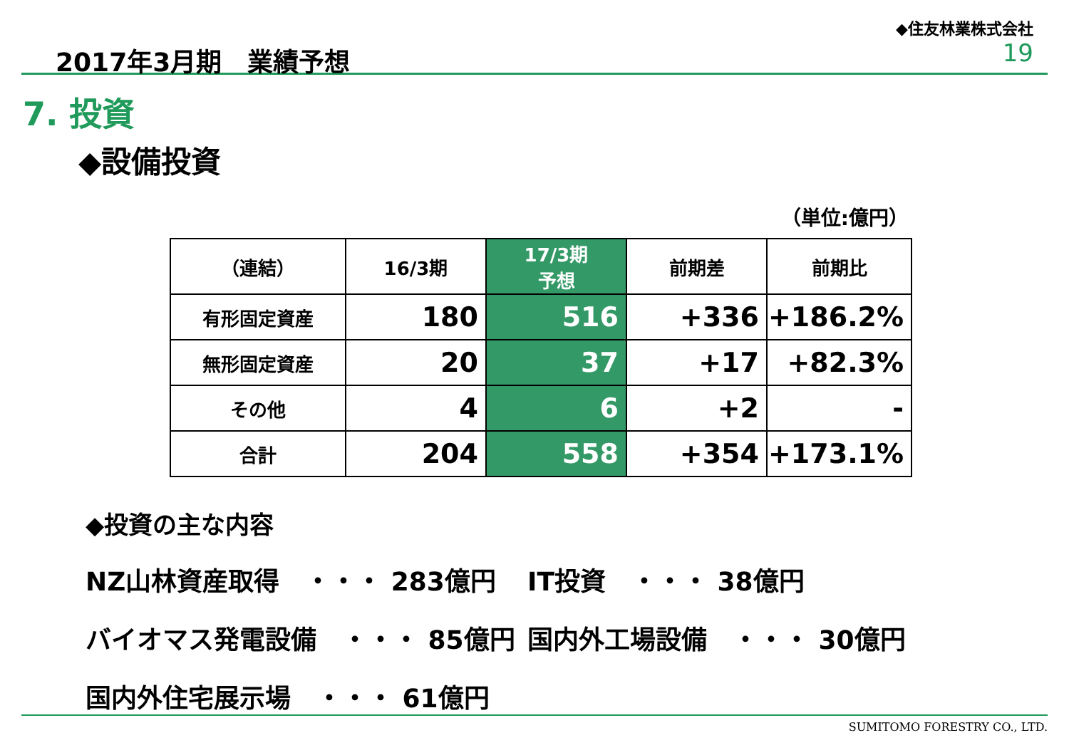2017年3月期　業績予想
◆住友林業株式会社
19
7. 投資
◆設備投資
（単位:億円）
| （連結） | 16/3期 | 17/3期 予想 | 前期差 | 前期比 |
| --- | --- | --- | --- | --- |
| 有形固定資産 | 180 | 516 | +336 | +186.2% |
| 無形固定資産 | 20 | 37 | +17 | +82.3% |
| その他 | 4 | 6 | +2 | - |
| 合計 | 204 | 558 | +354 | +173.1% |
◆投資の主な内容
NZ山林資産取得　・・・ 283億円
IT投資　・・・ 38億円
バイオマス発電設備　・・・ 85億円
国内外工場設備　・・・ 30億円
国内外住宅展示場　・・・ 61億円
SUMITOMO FORESTRY CO., LTD.